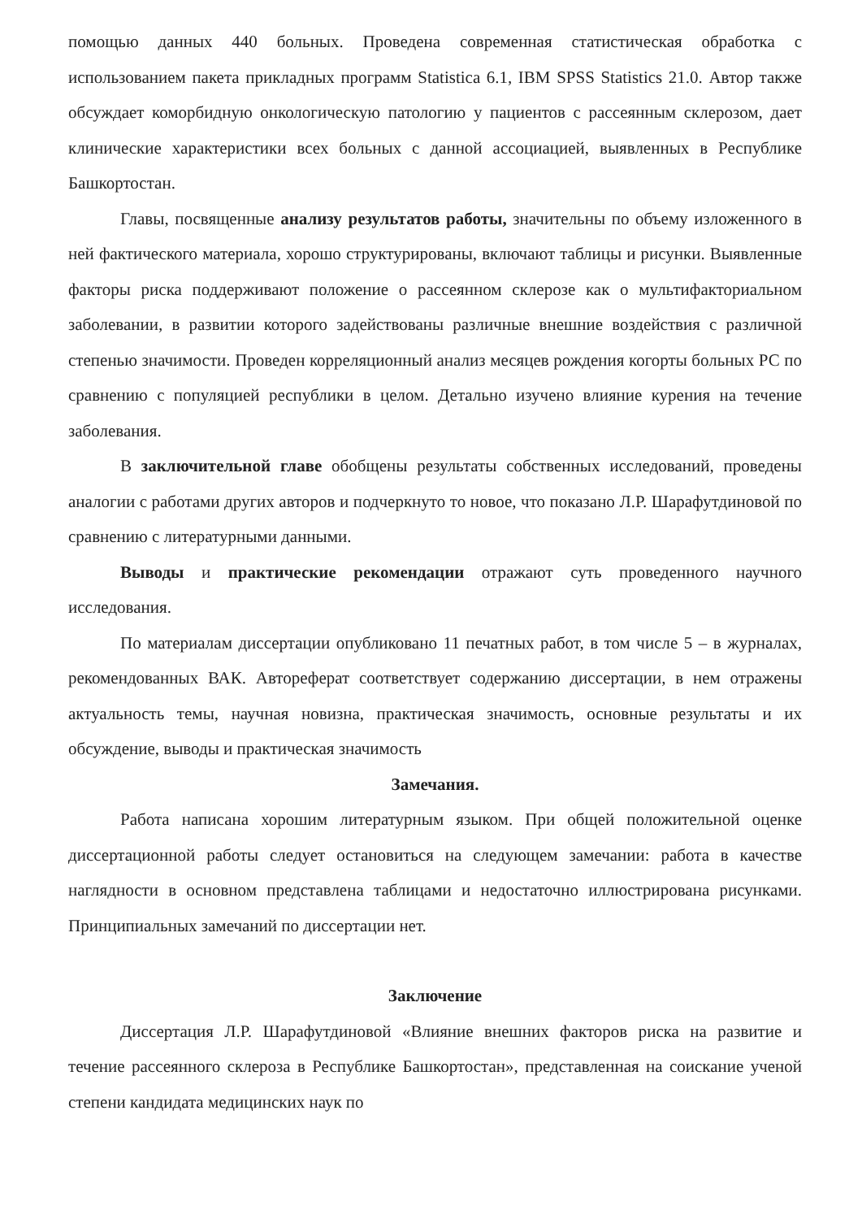помощью данных 440 больных. Проведена современная статистическая обработка с использованием пакета прикладных программ Statistica 6.1, IBM SPSS Statistics 21.0. Автор также обсуждает коморбидную онкологическую патологию у пациентов с рассеянным склерозом, дает клинические характеристики всех больных с данной ассоциацией, выявленных в Республике Башкортостан.
Главы, посвященные анализу результатов работы, значительны по объему изложенного в ней фактического материала, хорошо структурированы, включают таблицы и рисунки. Выявленные факторы риска поддерживают положение о рассеянном склерозе как о мультифакториальном заболевании, в развитии которого задействованы различные внешние воздействия с различной степенью значимости. Проведен корреляционный анализ месяцев рождения когорты больных РС по сравнению с популяцией республики в целом. Детально изучено влияние курения на течение заболевания.
В заключительной главе обобщены результаты собственных исследований, проведены аналогии с работами других авторов и подчеркнуто то новое, что показано Л.Р. Шарафутдиновой по сравнению с литературными данными.
Выводы и практические рекомендации отражают суть проведенного научного исследования.
По материалам диссертации опубликовано 11 печатных работ, в том числе 5 – в журналах, рекомендованных ВАК. Автореферат соответствует содержанию диссертации, в нем отражены актуальность темы, научная новизна, практическая значимость, основные результаты и их обсуждение, выводы и практическая значимость
Замечания.
Работа написана хорошим литературным языком. При общей положительной оценке диссертационной работы следует остановиться на следующем замечании: работа в качестве наглядности в основном представлена таблицами и недостаточно иллюстрирована рисунками. Принципиальных замечаний по диссертации нет.
Заключение
Диссертация Л.Р. Шарафутдиновой «Влияние внешних факторов риска на развитие и течение рассеянного склероза в Республике Башкортостан», представленная на соискание ученой степени кандидата медицинских наук по